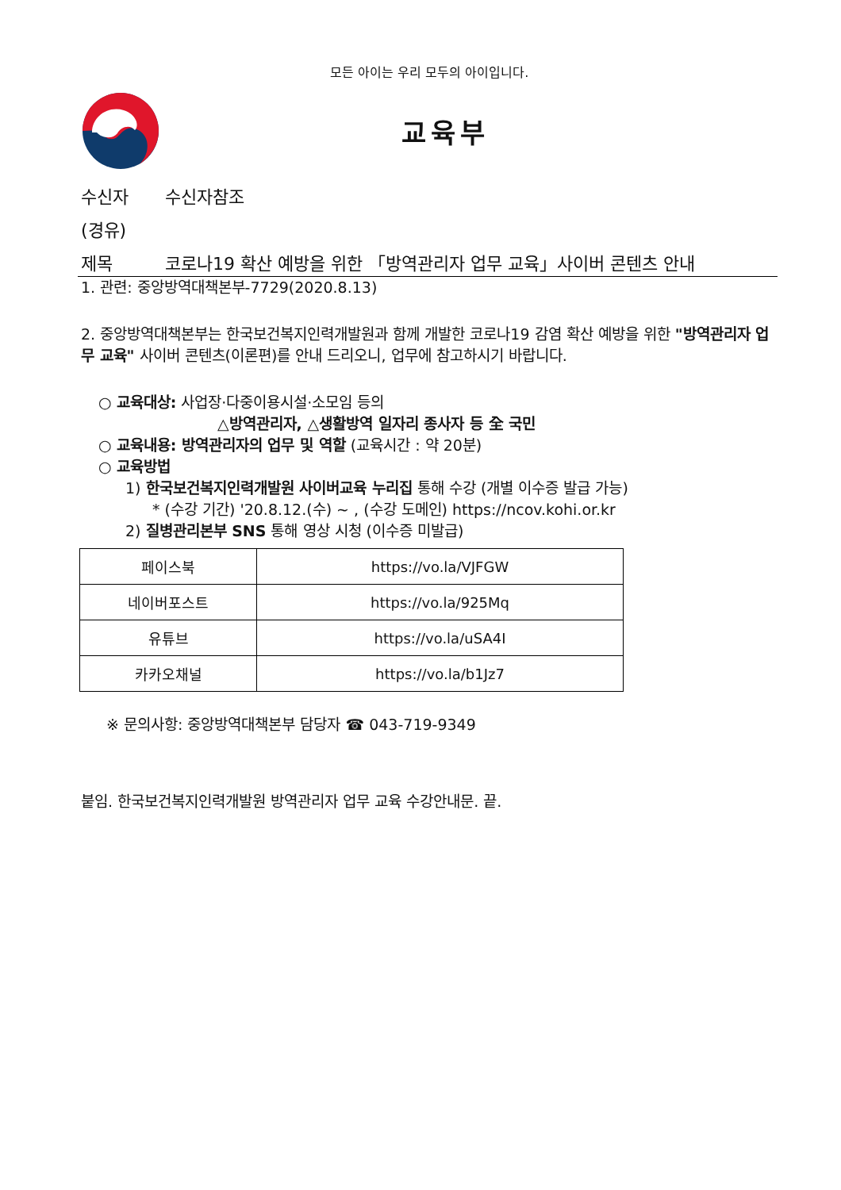모든 아이는 우리 모두의 아이입니다.
교육부
수신자 수신자참조
(경유)
제목 코로나19 확산 예방을 위한 「방역관리자 업무 교육」사이버 콘텐츠 안내
1. 관련: 중앙방역대책본부-7729(2020.8.13)
2. 중앙방역대책본부는 한국보건복지인력개발원과 함께 개발한 코로나19 감염 확산 예방을 위한 "방역관리자 업무 교육" 사이버 콘텐츠(이론편)를 안내 드리오니, 업무에 참고하시기 바랍니다.
○ 교육대상: 사업장·다중이용시설·소모임 등의
△방역관리자, △생활방역 일자리 종사자 등 全 국민
○ 교육내용: 방역관리자의 업무 및 역할 (교육시간 : 약 20분)
○ 교육방법
1) 한국보건복지인력개발원 사이버교육 누리집 통해 수강 (개별 이수증 발급 가능)
* (수강 기간) '20.8.12.(수) ~ , (수강 도메인) https://ncov.kohi.or.kr
2) 질병관리본부 SNS 통해 영상 시청 (이수증 미발급)
| 페이스북 | https://vo.la/VJFGW |
| 네이버포스트 | https://vo.la/925Mq |
| 유튜브 | https://vo.la/uSA4I |
| 카카오채널 | https://vo.la/b1Jz7 |
※ 문의사항: 중앙방역대책본부 담당자 ☎ 043-719-9349
붙임. 한국보건복지인력개발원 방역관리자 업무 교육 수강안내문. 끝.